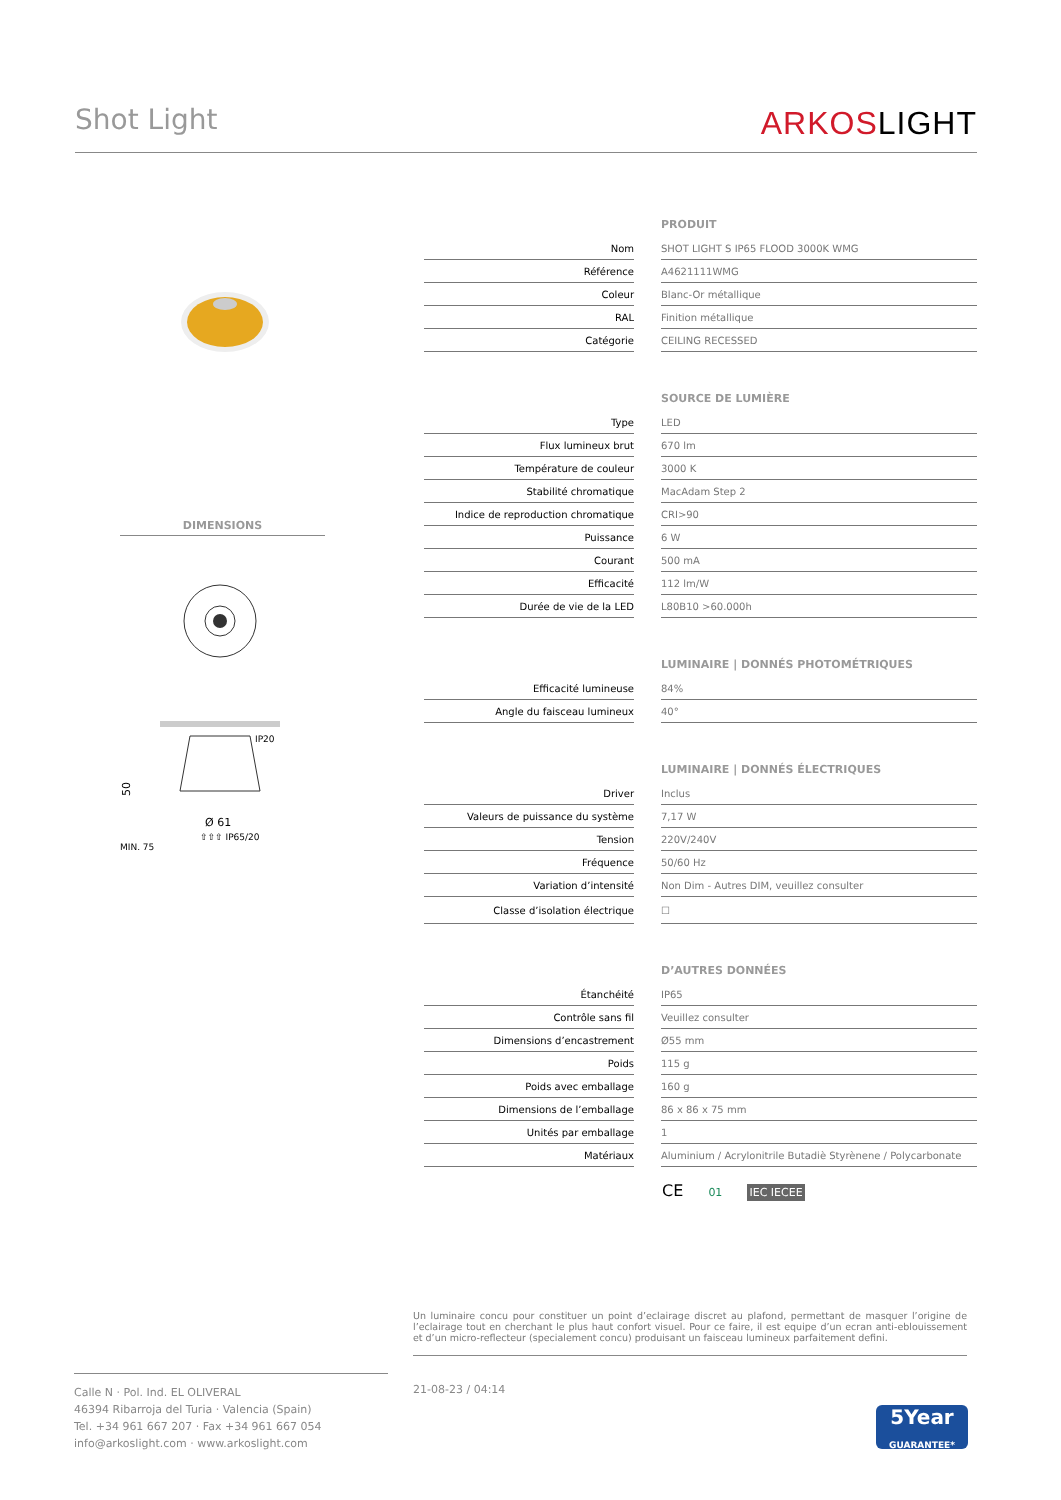Shot Light
ARKOSLIGHT
DIMENSIONS
IP20
50
Ø 61
⇧⇧⇧ IP65/20
MIN. 75
| | | PRODUIT |
| Nom | | SHOT LIGHT S IP65 FLOOD 3000K WMG |
| Référence | | A4621111WMG |
| Coleur | | Blanc-Or métallique |
| RAL | | Finition métallique |
| Catégorie | | CEILING RECESSED |
| | | SOURCE DE LUMIÈRE |
| Type | | LED |
| Flux lumineux brut | | 670 lm |
| Température de couleur | | 3000 K |
| Stabilité chromatique | | MacAdam Step 2 |
| Indice de reproduction chromatique | | CRI>90 |
| Puissance | | 6 W |
| Courant | | 500 mA |
| Efficacité | | 112 lm/W |
| Durée de vie de la LED | | L80B10 >60.000h |
| | | LUMINAIRE / DONNÉS PHOTOMÉTRIQUES |
| Efficacité lumineuse | | 84% |
| Angle du faisceau lumineux | | 40° |
| | | LUMINAIRE / DONNÉS ÉLECTRIQUES |
| Driver | | Inclus |
| Valeurs de puissance du système | | 7,17 W |
| Tension | | 220V/240V |
| Fréquence | | 50/60 Hz |
| Variation d’intensité | | Non Dim - Autres DIM, veuillez consulter |
| Classe d’isolation électrique | | ☐ |
| | | D’AUTRES DONNÉES |
| Étanchéité | | IP65 |
| Contrôle sans fil | | Veuillez consulter |
| Dimensions d’encastrement | | Ø55 mm |
| Poids | | 115 g |
| Poids avec emballage | | 160 g |
| Dimensions de l’emballage | | 86 x 86 x 75 mm |
| Unités par emballage | | 1 |
| Matériaux | | Aluminium / Acrylonitrile Butadiè Styrènene / Polycarbonate |
CE 01 IEC IECEE
Un luminaire conc‌u pour constituer un point d’e‌clairage discret au plafond, permettant de masquer l’origine de l’e‌clairage tout en cherchant le plus haut confort visuel. Pour ce faire, il est e‌quipe‌ d’un e‌cran anti-e‌blouissement et d’un micro-re‌flecteur (spe‌cialement conc‌u) produisant un faisceau lumineux parfaitement de‌fini.
Calle N · Pol. Ind. EL OLIVERAL
46394 Ribarroja del Turia · Valencia (Spain)
Tel. +34 961 667 207 · Fax +34 961 667 054
info@arkoslight.com · www.arkoslight.com
21-08-23 / 04:14
5Year
GUARANTEE*